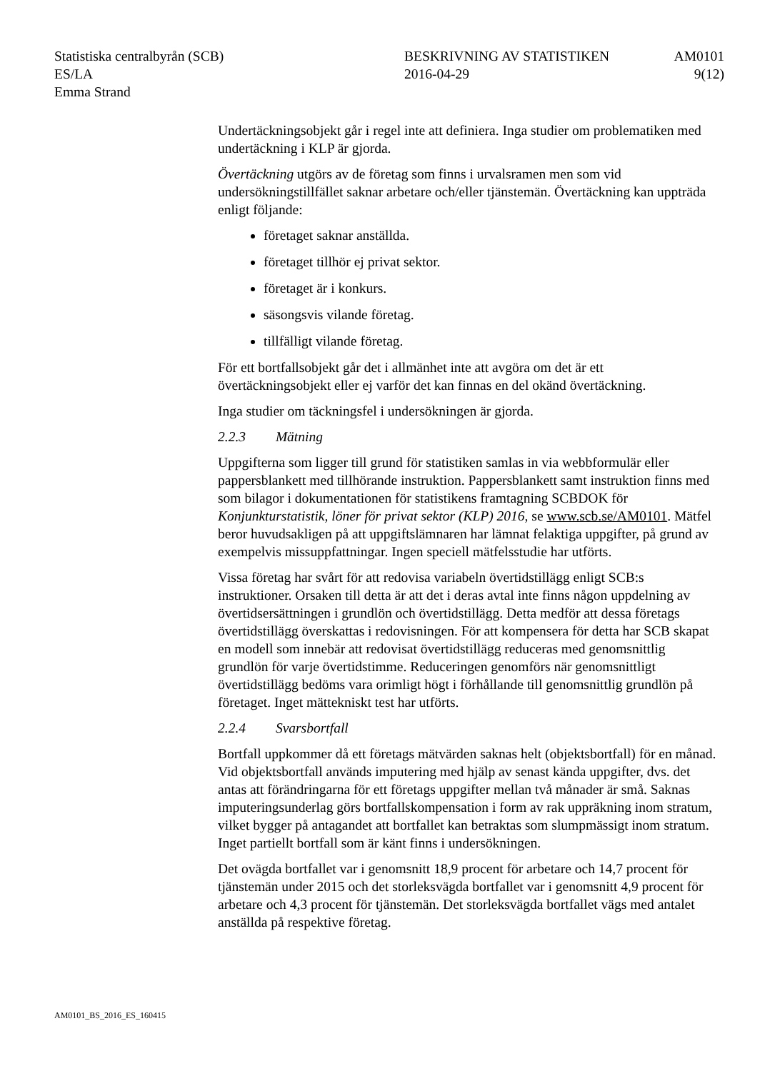Statistiska centralbyrån (SCB)
ES/LA
Emma Strand
BESKRIVNING AV STATISTIKEN
2016-04-29
AM0101
9(12)
Undertäckningsobjekt går i regel inte att definiera. Inga studier om problematiken med undertäckning i KLP är gjorda.
Övertäckning utgörs av de företag som finns i urvalsramen men som vid undersökningstillfället saknar arbetare och/eller tjänstemän. Övertäckning kan uppträda enligt följande:
företaget saknar anställda.
företaget tillhör ej privat sektor.
företaget är i konkurs.
säsongsvis vilande företag.
tillfälligt vilande företag.
För ett bortfallsobjekt går det i allmänhet inte att avgöra om det är ett övertäckningsobjekt eller ej varför det kan finnas en del okänd övertäckning.
Inga studier om täckningsfel i undersökningen är gjorda.
2.2.3 Mätning
Uppgifterna som ligger till grund för statistiken samlas in via webbformulär eller pappersblankett med tillhörande instruktion. Pappersblankett samt instruktion finns med som bilagor i dokumentationen för statistikens framtagning SCBDOK för Konjunkturstatistik, löner för privat sektor (KLP) 2016, se www.scb.se/AM0101. Mätfel beror huvudsakligen på att uppgiftslämnaren har lämnat felaktiga uppgifter, på grund av exempelvis missuppfattningar. Ingen speciell mätfelsstudie har utförts.
Vissa företag har svårt för att redovisa variabeln övertidstillägg enligt SCB:s instruktioner. Orsaken till detta är att det i deras avtal inte finns någon uppdelning av övertidsersättningen i grundlön och övertidstillägg. Detta medför att dessa företags övertidstillägg överskattas i redovisningen. För att kompensera för detta har SCB skapat en modell som innebär att redovisat övertidstillägg reduceras med genomsnittlig grundlön för varje övertidstimme. Reduceringen genomförs när genomsnittligt övertidstillägg bedöms vara orimligt högt i förhållande till genomsnittlig grundlön på företaget. Inget mättekniskt test har utförts.
2.2.4 Svarsbortfall
Bortfall uppkommer då ett företags mätvärden saknas helt (objektsbortfall) för en månad. Vid objektsbortfall används imputering med hjälp av senast kända uppgifter, dvs. det antas att förändringarna för ett företags uppgifter mellan två månader är små. Saknas imputeringsunderlag görs bortfallskompensation i form av rak uppräkning inom stratum, vilket bygger på antagandet att bortfallet kan betraktas som slumpmässigt inom stratum. Inget partiellt bortfall som är känt finns i undersökningen.
Det ovägda bortfallet var i genomsnitt 18,9 procent för arbetare och 14,7 procent för tjänstemän under 2015 och det storleksvägda bortfallet var i genomsnitt 4,9 procent för arbetare och 4,3 procent för tjänstemän. Det storleksvägda bortfallet vägs med antalet anställda på respektive företag.
AM0101_BS_2016_ES_160415